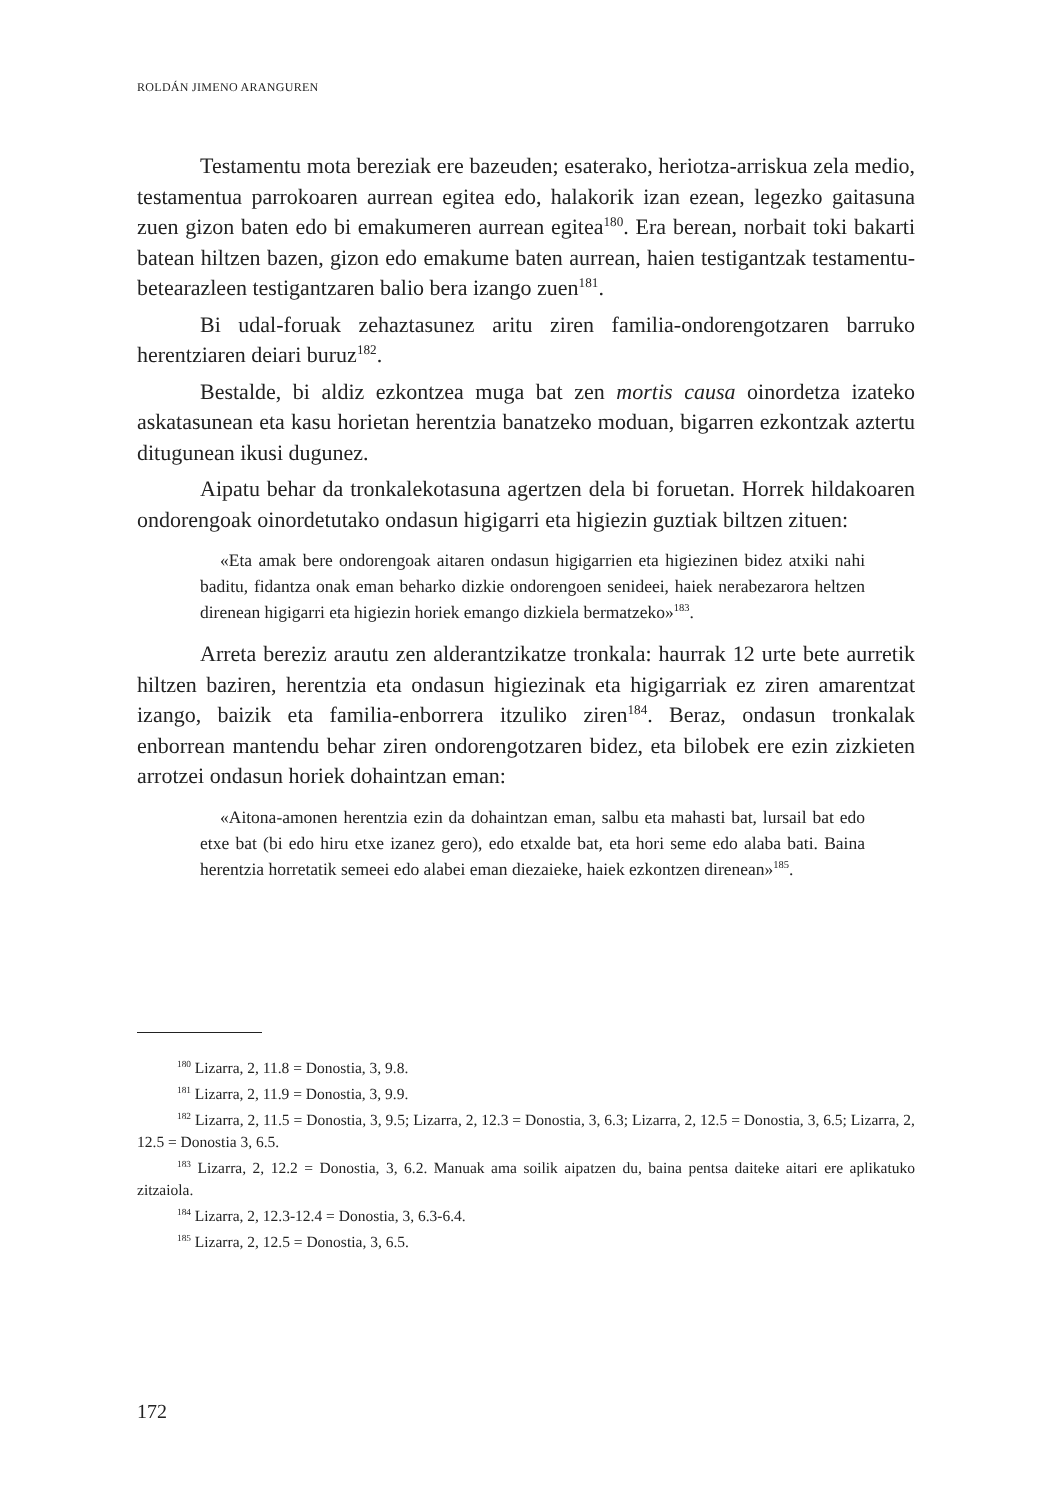ROLDÁN JIMENO ARANGUREN
Testamentu mota bereziak ere bazeuden; esaterako, heriotza-arriskua zela medio, testamentua parrokoaren aurrean egitea edo, halakorik izan ezean, legezko gaitasuna zuen gizon baten edo bi emakumeren aurrean egitea<sup>180</sup>. Era berean, norbait toki bakarti batean hiltzen bazen, gizon edo emakume baten aurrean, haien testigantzak testamentu-betearazleen testigantzaren balio bera izango zuen<sup>181</sup>.
Bi udal-foruak zehaztasunez aritu ziren familia-ondorengotzaren barruko herentziaren deiari buruz<sup>182</sup>.
Bestalde, bi aldiz ezkontzea muga bat zen mortis causa oinordetza izateko askatasunean eta kasu horietan herentzia banatzeko moduan, bigarren ezkontzak aztertu ditugunean ikusi dugunez.
Aipatu behar da tronkalekotasuna agertzen dela bi foruetan. Horrek hildakoaren ondorengoak oinordetutako ondasun higigarri eta higiezin guztiak biltzen zituen:
«Eta amak bere ondorengoak aitaren ondasun higigarrien eta higiezinen bidez atxiki nahi baditu, fidantza onak eman beharko dizkie ondorengoen senideei, haiek nerabezarora heltzen direnean higigarri eta higiezin horiek emango dizkiela bermatzeko»<sup>183</sup>.
Arreta bereziz arautu zen alderantzikatze tronkala: haurrak 12 urte bete aurretik hiltzen baziren, herentzia eta ondasun higiezinak eta higigarriak ez ziren amarentzat izango, baizik eta familia-enborrera itzuliko ziren<sup>184</sup>. Beraz, ondasun tronkalak enborrean mantendu behar ziren ondorengotzaren bidez, eta bilobek ere ezin zizkieten arrotzei ondasun horiek dohaintzan eman:
«Aitona-amonen herentzia ezin da dohaintzan eman, salbu eta mahasti bat, lursail bat edo etxe bat (bi edo hiru etxe izanez gero), edo etxalde bat, eta hori seme edo alaba bati. Baina herentzia horretatik semeei edo alabei eman diezaieke, haiek ezkontzen direnean»<sup>185</sup>.
<sup>180</sup> Lizarra, 2, 11.8 = Donostia, 3, 9.8.
<sup>181</sup> Lizarra, 2, 11.9 = Donostia, 3, 9.9.
<sup>182</sup> Lizarra, 2, 11.5 = Donostia, 3, 9.5; Lizarra, 2, 12.3 = Donostia, 3, 6.3; Lizarra, 2, 12.5 = Donostia, 3, 6.5; Lizarra, 2, 12.5 = Donostia 3, 6.5.
<sup>183</sup> Lizarra, 2, 12.2 = Donostia, 3, 6.2. Manuak ama soilik aipatzen du, baina pentsa daiteke aitari ere aplikatuko zitzaiola.
<sup>184</sup> Lizarra, 2, 12.3-12.4 = Donostia, 3, 6.3-6.4.
<sup>185</sup> Lizarra, 2, 12.5 = Donostia, 3, 6.5.
172